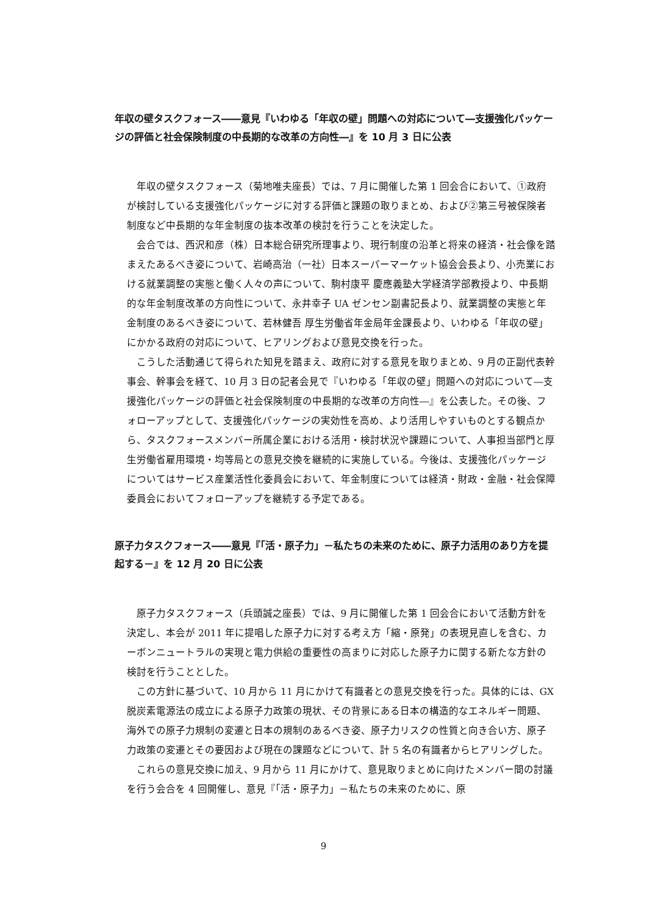年収の壁タスクフォース――意見『いわゆる「年収の壁」問題への対応について―支援強化パッケージの評価と社会保険制度の中長期的な改革の方向性―』を 10 月 3 日に公表
年収の壁タスクフォース（菊地唯夫座長）では、7 月に開催した第 1 回会合において、①政府が検討している支援強化パッケージに対する評価と課題の取りまとめ、および②第三号被保険者制度など中長期的な年金制度の抜本改革の検討を行うことを決定した。
会合では、西沢和彦（株）日本総合研究所理事より、現行制度の沿革と将来の経済・社会像を踏まえたあるべき姿について、岩崎高治（一社）日本スーパーマーケット協会会長より、小売業における就業調整の実態と働く人々の声について、駒村康平 慶應義塾大学経済学部教授より、中長期的な年金制度改革の方向性について、永井幸子 UA ゼンセン副書記長より、就業調整の実態と年金制度のあるべき姿について、若林健吾 厚生労働省年金局年金課長より、いわゆる「年収の壁」にかかる政府の対応について、ヒアリングおよび意見交換を行った。
こうした活動通じて得られた知見を踏まえ、政府に対する意見を取りまとめ、9 月の正副代表幹事会、幹事会を経て、10 月 3 日の記者会見で『いわゆる「年収の壁」問題への対応について―支援強化パッケージの評価と社会保険制度の中長期的な改革の方向性―』を公表した。その後、フォローアップとして、支援強化パッケージの実効性を高め、より活用しやすいものとする観点から、タスクフォースメンバー所属企業における活用・検討状況や課題について、人事担当部門と厚生労働省雇用環境・均等局との意見交換を継続的に実施している。今後は、支援強化パッケージについてはサービス産業活性化委員会において、年金制度については経済・財政・金融・社会保障委員会においてフォローアップを継続する予定である。
原子力タスクフォース――意見『「活・原子力」－私たちの未来のために、原子力活用のあり方を提起する－』を 12 月 20 日に公表
原子力タスクフォース（兵頭誠之座長）では、9 月に開催した第 1 回会合において活動方針を決定し、本会が 2011 年に提唱した原子力に対する考え方「縮・原発」の表現見直しを含む、カーボンニュートラルの実現と電力供給の重要性の高まりに対応した原子力に関する新たな方針の検討を行うこととした。
この方針に基づいて、10 月から 11 月にかけて有識者との意見交換を行った。具体的には、GX 脱炭素電源法の成立による原子力政策の現状、その背景にある日本の構造的なエネルギー問題、海外での原子力規制の変遷と日本の規制のあるべき姿、原子力リスクの性質と向き合い方、原子力政策の変遷とその要因および現在の課題などについて、計 5 名の有識者からヒアリングした。
これらの意見交換に加え、9 月から 11 月にかけて、意見取りまとめに向けたメンバー間の討議を行う会合を 4 回開催し、意見『「活・原子力」－私たちの未来のために、原
9